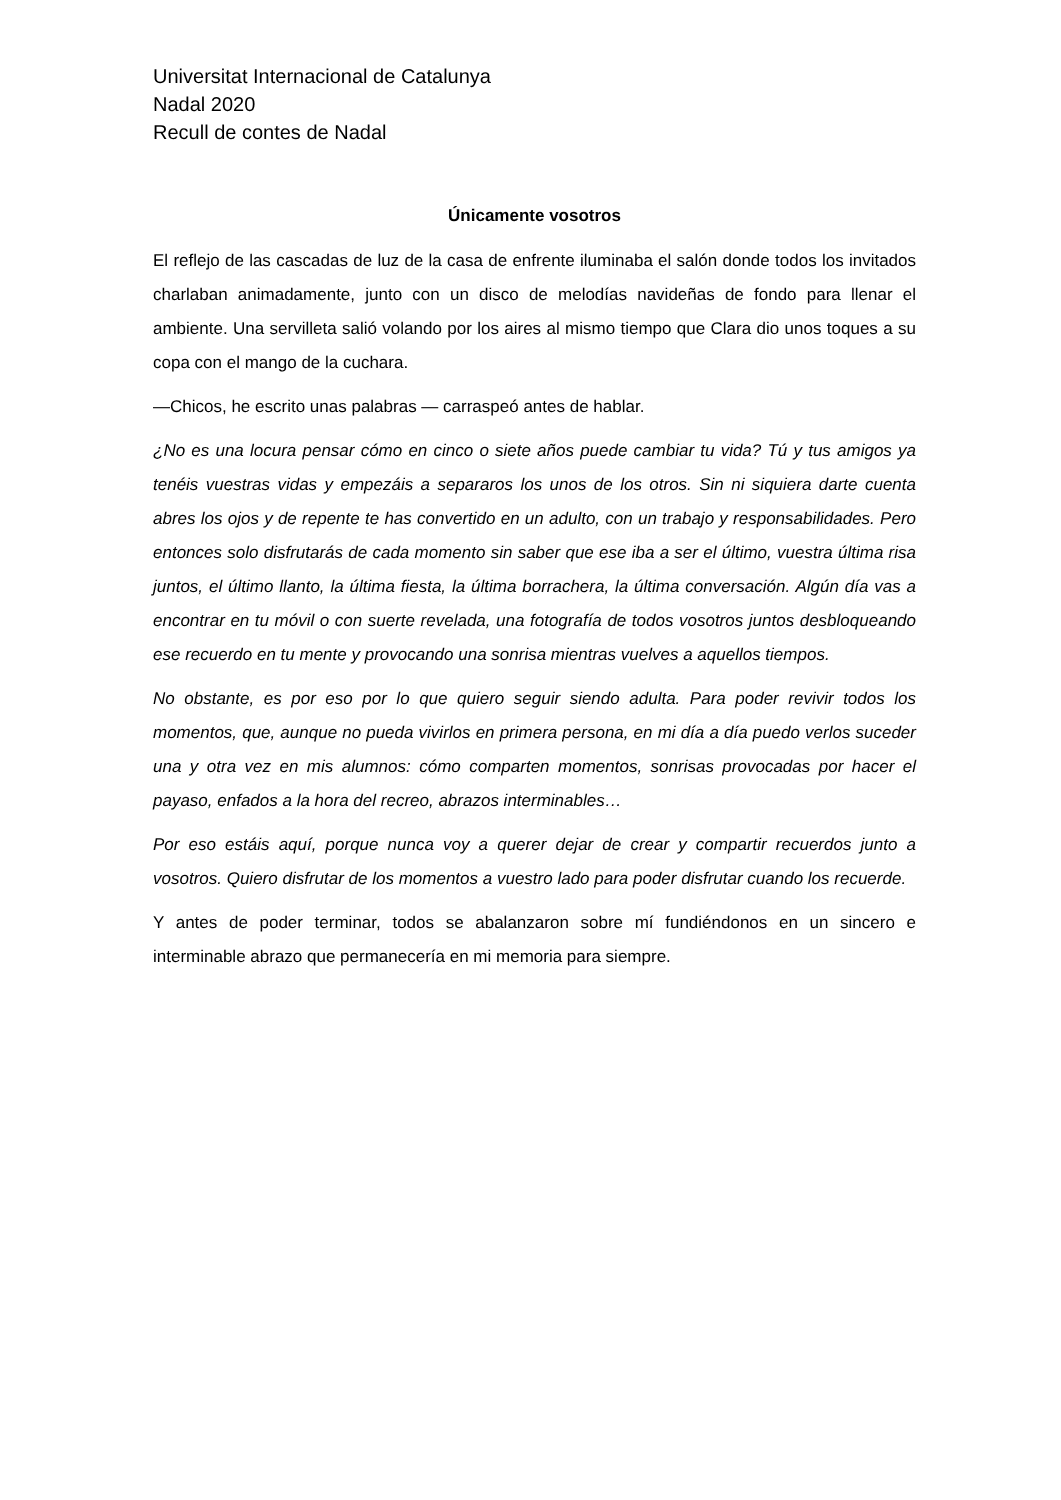Universitat Internacional de Catalunya
Nadal 2020
Recull de contes de Nadal
Únicamente vosotros
El reflejo de las cascadas de luz de la casa de enfrente iluminaba el salón donde todos los invitados charlaban animadamente, junto con un disco de melodías navideñas de fondo para llenar el ambiente. Una servilleta salió volando por los aires al mismo tiempo que Clara dio unos toques a su copa con el mango de la cuchara.
—Chicos, he escrito unas palabras — carraspeó antes de hablar.
¿No es una locura pensar cómo en cinco o siete años puede cambiar tu vida? Tú y tus amigos ya tenéis vuestras vidas y empezáis a separaros los unos de los otros. Sin ni siquiera darte cuenta abres los ojos y de repente te has convertido en un adulto, con un trabajo y responsabilidades. Pero entonces solo disfrutarás de cada momento sin saber que ese iba a ser el último, vuestra última risa juntos, el último llanto, la última fiesta, la última borrachera, la última conversación. Algún día vas a encontrar en tu móvil o con suerte revelada, una fotografía de todos vosotros juntos desbloqueando ese recuerdo en tu mente y provocando una sonrisa mientras vuelves a aquellos tiempos.
No obstante, es por eso por lo que quiero seguir siendo adulta. Para poder revivir todos los momentos, que, aunque no pueda vivirlos en primera persona, en mi día a día puedo verlos suceder una y otra vez en mis alumnos: cómo comparten momentos, sonrisas provocadas por hacer el payaso, enfados a la hora del recreo, abrazos interminables…
Por eso estáis aquí, porque nunca voy a querer dejar de crear y compartir recuerdos junto a vosotros. Quiero disfrutar de los momentos a vuestro lado para poder disfrutar cuando los recuerde.
Y antes de poder terminar, todos se abalanzaron sobre mí fundiéndonos en un sincero e interminable abrazo que permanecería en mi memoria para siempre.